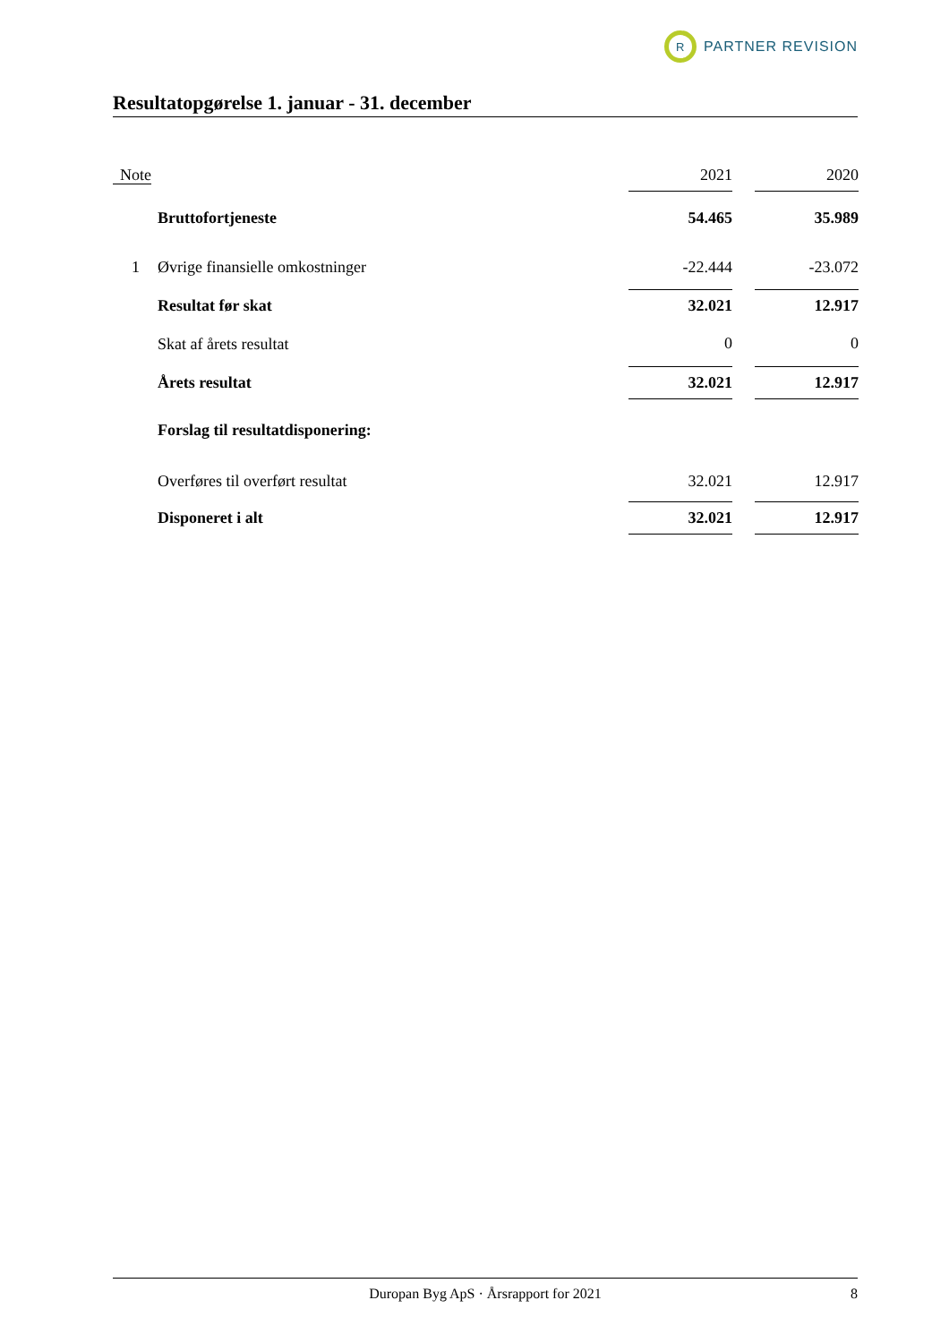R
PARTNER REVISION
Resultatopgørelse 1. januar - 31. december
| Note | | 2021 | | 2020 |
| --- | --- | --- | --- | --- |
| | Bruttofortjeneste | 54.465 | | 35.989 |
| 1 | Øvrige finansielle omkostninger | -22.444 | | -23.072 |
| | Resultat før skat | 32.021 | | 12.917 |
| | Skat af årets resultat | 0 | | 0 |
| | Årets resultat | 32.021 | | 12.917 |
| | Forslag til resultatdisponering: | | | |
| | Overføres til overført resultat | 32.021 | | 12.917 |
| | Disponeret i alt | 32.021 | | 12.917 |
Duropan Byg ApS · Årsrapport for 2021 8